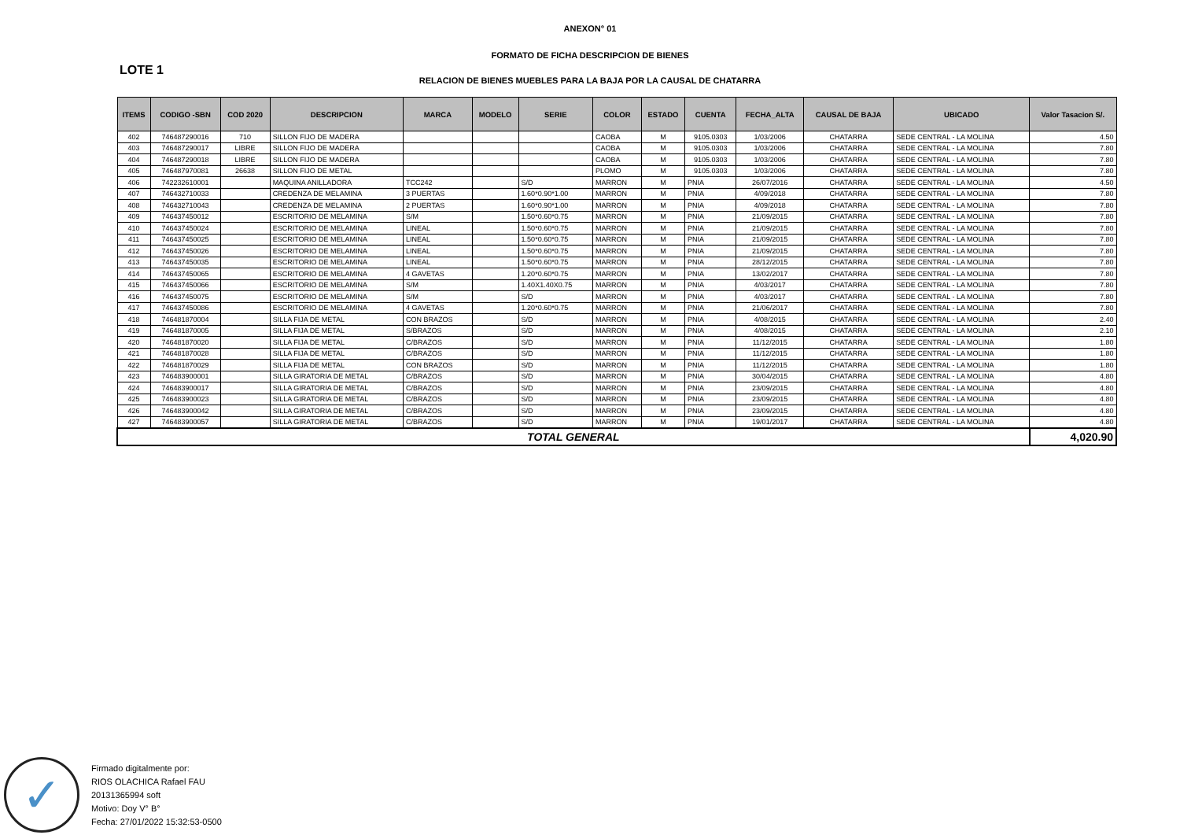ANEXON° 01
FORMATO DE FICHA DESCRIPCION DE BIENES
LOTE 1
RELACION DE BIENES MUEBLES PARA LA BAJA POR LA CAUSAL DE CHATARRA
| ITEMS | CODIGO -SBN | COD 2020 | DESCRIPCION | MARCA | MODELO | SERIE | COLOR | ESTADO | CUENTA | FECHA_ALTA | CAUSAL DE BAJA | UBICADO | Valor Tasacion S/. |
| --- | --- | --- | --- | --- | --- | --- | --- | --- | --- | --- | --- | --- | --- |
| 402 | 746487290016 | 710 | SILLON FIJO DE MADERA | | | | CAOBA | M | 9105.0303 | 1/03/2006 | CHATARRA | SEDE CENTRAL - LA MOLINA | 4.50 |
| 403 | 746487290017 | LIBRE | SILLON FIJO DE MADERA | | | | CAOBA | M | 9105.0303 | 1/03/2006 | CHATARRA | SEDE CENTRAL - LA MOLINA | 7.80 |
| 404 | 746487290018 | LIBRE | SILLON FIJO DE MADERA | | | | CAOBA | M | 9105.0303 | 1/03/2006 | CHATARRA | SEDE CENTRAL - LA MOLINA | 7.80 |
| 405 | 746487970081 | 26638 | SILLON FIJO DE METAL | | | | PLOMO | M | 9105.0303 | 1/03/2006 | CHATARRA | SEDE CENTRAL - LA MOLINA | 7.80 |
| 406 | 742232610001 | | MAQUINA ANILLADORA | TCC242 | | S/D | MARRON | M | PNIA | 26/07/2016 | CHATARRA | SEDE CENTRAL - LA MOLINA | 4.50 |
| 407 | 746432710033 | | CREDENZA DE MELAMINA | 3 PUERTAS | | 1.60*0.90*1.00 | MARRON | M | PNIA | 4/09/2018 | CHATARRA | SEDE CENTRAL - LA MOLINA | 7.80 |
| 408 | 746432710043 | | CREDENZA DE MELAMINA | 2 PUERTAS | | 1.60*0.90*1.00 | MARRON | M | PNIA | 4/09/2018 | CHATARRA | SEDE CENTRAL - LA MOLINA | 7.80 |
| 409 | 746437450012 | | ESCRITORIO DE MELAMINA | S/M | | 1.50*0.60*0.75 | MARRON | M | PNIA | 21/09/2015 | CHATARRA | SEDE CENTRAL - LA MOLINA | 7.80 |
| 410 | 746437450024 | | ESCRITORIO DE MELAMINA | LINEAL | | 1.50*0.60*0.75 | MARRON | M | PNIA | 21/09/2015 | CHATARRA | SEDE CENTRAL - LA MOLINA | 7.80 |
| 411 | 746437450025 | | ESCRITORIO DE MELAMINA | LINEAL | | 1.50*0.60*0.75 | MARRON | M | PNIA | 21/09/2015 | CHATARRA | SEDE CENTRAL - LA MOLINA | 7.80 |
| 412 | 746437450026 | | ESCRITORIO DE MELAMINA | LINEAL | | 1.50*0.60*0.75 | MARRON | M | PNIA | 21/09/2015 | CHATARRA | SEDE CENTRAL - LA MOLINA | 7.80 |
| 413 | 746437450035 | | ESCRITORIO DE MELAMINA | LINEAL | | 1.50*0.60*0.75 | MARRON | M | PNIA | 28/12/2015 | CHATARRA | SEDE CENTRAL - LA MOLINA | 7.80 |
| 414 | 746437450065 | | ESCRITORIO DE MELAMINA | 4 GAVETAS | | 1.20*0.60*0.75 | MARRON | M | PNIA | 13/02/2017 | CHATARRA | SEDE CENTRAL - LA MOLINA | 7.80 |
| 415 | 746437450066 | | ESCRITORIO DE MELAMINA | S/M | | 1.40X1.40X0.75 | MARRON | M | PNIA | 4/03/2017 | CHATARRA | SEDE CENTRAL - LA MOLINA | 7.80 |
| 416 | 746437450075 | | ESCRITORIO DE MELAMINA | S/M | | S/D | MARRON | M | PNIA | 4/03/2017 | CHATARRA | SEDE CENTRAL - LA MOLINA | 7.80 |
| 417 | 746437450086 | | ESCRITORIO DE MELAMINA | 4 GAVETAS | | 1.20*0.60*0.75 | MARRON | M | PNIA | 21/06/2017 | CHATARRA | SEDE CENTRAL - LA MOLINA | 7.80 |
| 418 | 746481870004 | | SILLA FIJA DE METAL | CON BRAZOS | | S/D | MARRON | M | PNIA | 4/08/2015 | CHATARRA | SEDE CENTRAL - LA MOLINA | 2.40 |
| 419 | 746481870005 | | SILLA FIJA DE METAL | S/BRAZOS | | S/D | MARRON | M | PNIA | 4/08/2015 | CHATARRA | SEDE CENTRAL - LA MOLINA | 2.10 |
| 420 | 746481870020 | | SILLA FIJA DE METAL | C/BRAZOS | | S/D | MARRON | M | PNIA | 11/12/2015 | CHATARRA | SEDE CENTRAL - LA MOLINA | 1.80 |
| 421 | 746481870028 | | SILLA FIJA DE METAL | C/BRAZOS | | S/D | MARRON | M | PNIA | 11/12/2015 | CHATARRA | SEDE CENTRAL - LA MOLINA | 1.80 |
| 422 | 746481870029 | | SILLA FIJA DE METAL | CON BRAZOS | | S/D | MARRON | M | PNIA | 11/12/2015 | CHATARRA | SEDE CENTRAL - LA MOLINA | 1.80 |
| 423 | 746483900001 | | SILLA GIRATORIA DE METAL | C/BRAZOS | | S/D | MARRON | M | PNIA | 30/04/2015 | CHATARRA | SEDE CENTRAL - LA MOLINA | 4.80 |
| 424 | 746483900017 | | SILLA GIRATORIA DE METAL | C/BRAZOS | | S/D | MARRON | M | PNIA | 23/09/2015 | CHATARRA | SEDE CENTRAL - LA MOLINA | 4.80 |
| 425 | 746483900023 | | SILLA GIRATORIA DE METAL | C/BRAZOS | | S/D | MARRON | M | PNIA | 23/09/2015 | CHATARRA | SEDE CENTRAL - LA MOLINA | 4.80 |
| 426 | 746483900042 | | SILLA GIRATORIA DE METAL | C/BRAZOS | | S/D | MARRON | M | PNIA | 23/09/2015 | CHATARRA | SEDE CENTRAL - LA MOLINA | 4.80 |
| 427 | 746483900057 | | SILLA GIRATORIA DE METAL | C/BRAZOS | | S/D | MARRON | M | PNIA | 19/01/2017 | CHATARRA | SEDE CENTRAL - LA MOLINA | 4.80 |
| TOTAL GENERAL | | | | | | | | | | | | | 4,020.90 |
✓
Firmado digitalmente por:
RIOS OLACHICA Rafael FAU
20131365994 soft
Motivo: Doy V° B°
Fecha: 27/01/2022 15:32:53-0500